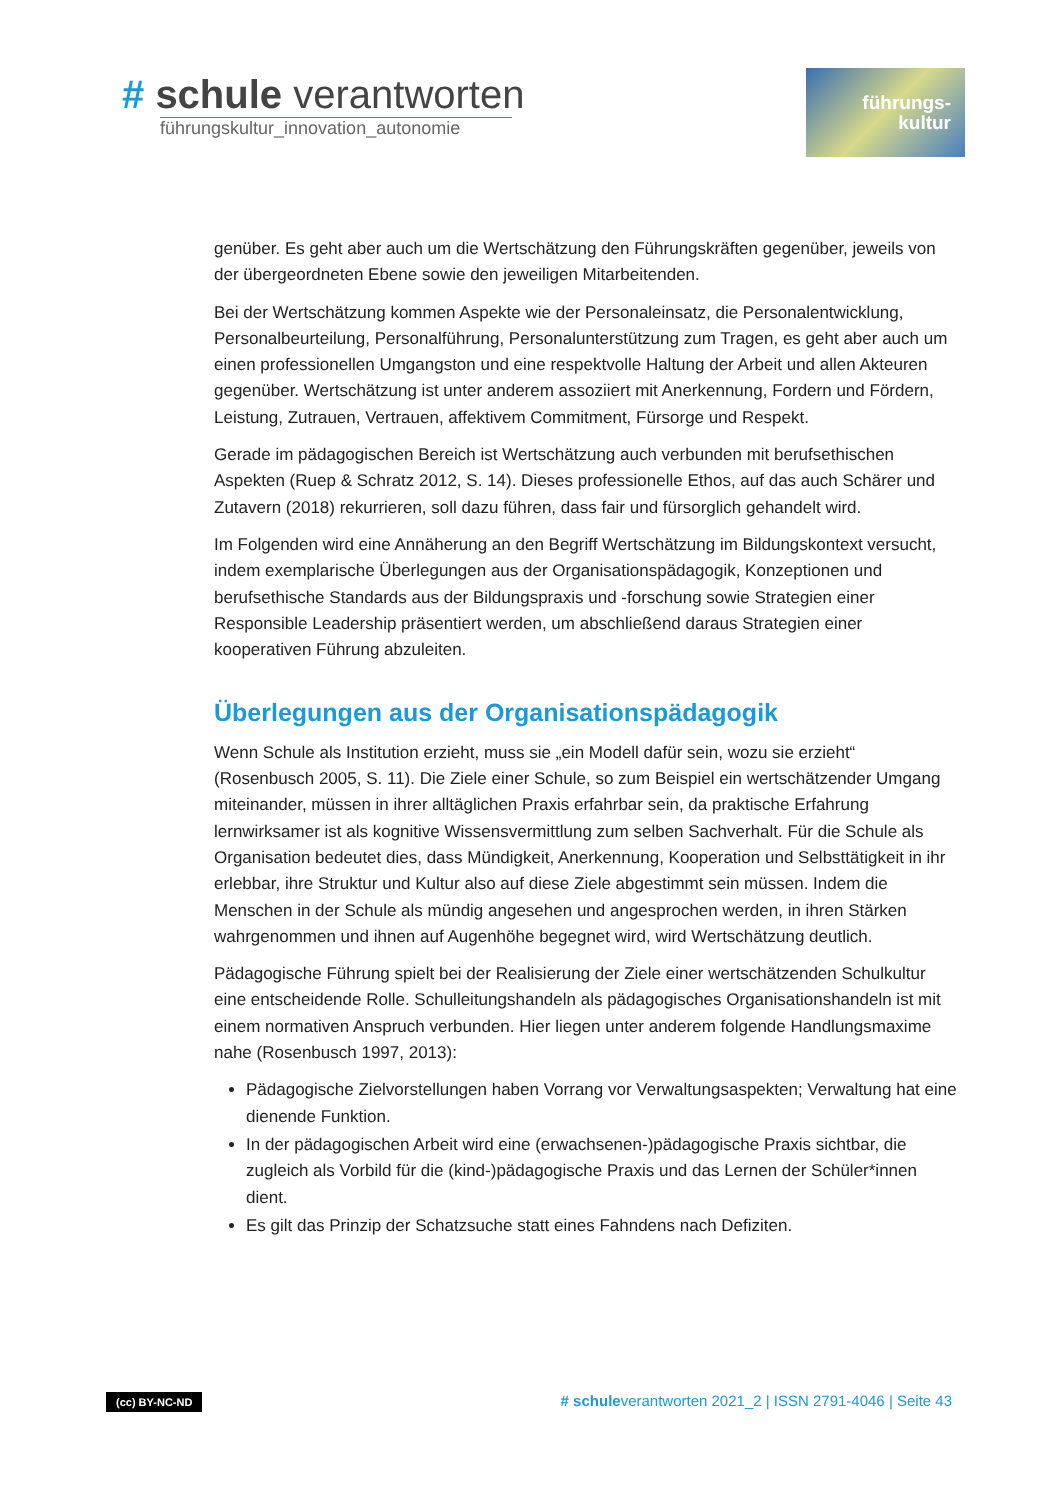# schule verantworten
führungskultur_innovation_autonomie
führungs-
kultur
genüber. Es geht aber auch um die Wertschätzung den Führungskräften gegenüber, jeweils von der übergeordneten Ebene sowie den jeweiligen Mitarbeitenden.
Bei der Wertschätzung kommen Aspekte wie der Personaleinsatz, die Personalentwicklung, Personalbeurteilung, Personalführung, Personalunterstützung zum Tragen, es geht aber auch um einen professionellen Umgangston und eine respektvolle Haltung der Arbeit und allen Akteuren gegenüber. Wertschätzung ist unter anderem assoziiert mit Anerkennung, Fordern und Fördern, Leistung, Zutrauen, Vertrauen, affektivem Commitment, Fürsorge und Respekt.
Gerade im pädagogischen Bereich ist Wertschätzung auch verbunden mit berufsethischen Aspekten (Ruep & Schratz 2012, S. 14). Dieses professionelle Ethos, auf das auch Schärer und Zutavern (2018) rekurrieren, soll dazu führen, dass fair und fürsorglich gehandelt wird.
Im Folgenden wird eine Annäherung an den Begriff Wertschätzung im Bildungskontext versucht, indem exemplarische Überlegungen aus der Organisationspädagogik, Konzeptionen und berufsethische Standards aus der Bildungspraxis und -forschung sowie Strategien einer Responsible Leadership präsentiert werden, um abschließend daraus Strategien einer kooperativen Führung abzuleiten.
Überlegungen aus der Organisationspädagogik
Wenn Schule als Institution erzieht, muss sie „ein Modell dafür sein, wozu sie erzieht“ (Rosenbusch 2005, S. 11). Die Ziele einer Schule, so zum Beispiel ein wertschätzender Umgang miteinander, müssen in ihrer alltäglichen Praxis erfahrbar sein, da praktische Erfahrung lernwirksamer ist als kognitive Wissensvermittlung zum selben Sachverhalt. Für die Schule als Organisation bedeutet dies, dass Mündigkeit, Anerkennung, Kooperation und Selbsttätigkeit in ihr erlebbar, ihre Struktur und Kultur also auf diese Ziele abgestimmt sein müssen. Indem die Menschen in der Schule als mündig angesehen und angesprochen werden, in ihren Stärken wahrgenommen und ihnen auf Augenhöhe begegnet wird, wird Wertschätzung deutlich.
Pädagogische Führung spielt bei der Realisierung der Ziele einer wertschätzenden Schulkultur eine entscheidende Rolle. Schulleitungshandeln als pädagogisches Organisationshandeln ist mit einem normativen Anspruch verbunden. Hier liegen unter anderem folgende Handlungsmaxime nahe (Rosenbusch 1997, 2013):
Pädagogische Zielvorstellungen haben Vorrang vor Verwaltungsaspekten; Verwaltung hat eine dienende Funktion.
In der pädagogischen Arbeit wird eine (erwachsenen-)pädagogische Praxis sichtbar, die zugleich als Vorbild für die (kind-)pädagogische Praxis und das Lernen der Schüler*innen dient.
Es gilt das Prinzip der Schatzsuche statt eines Fahndens nach Defiziten.
(cc) BY-NC-ND # schuleverantworten 2021_2 | ISSN 2791-4046 | Seite 43